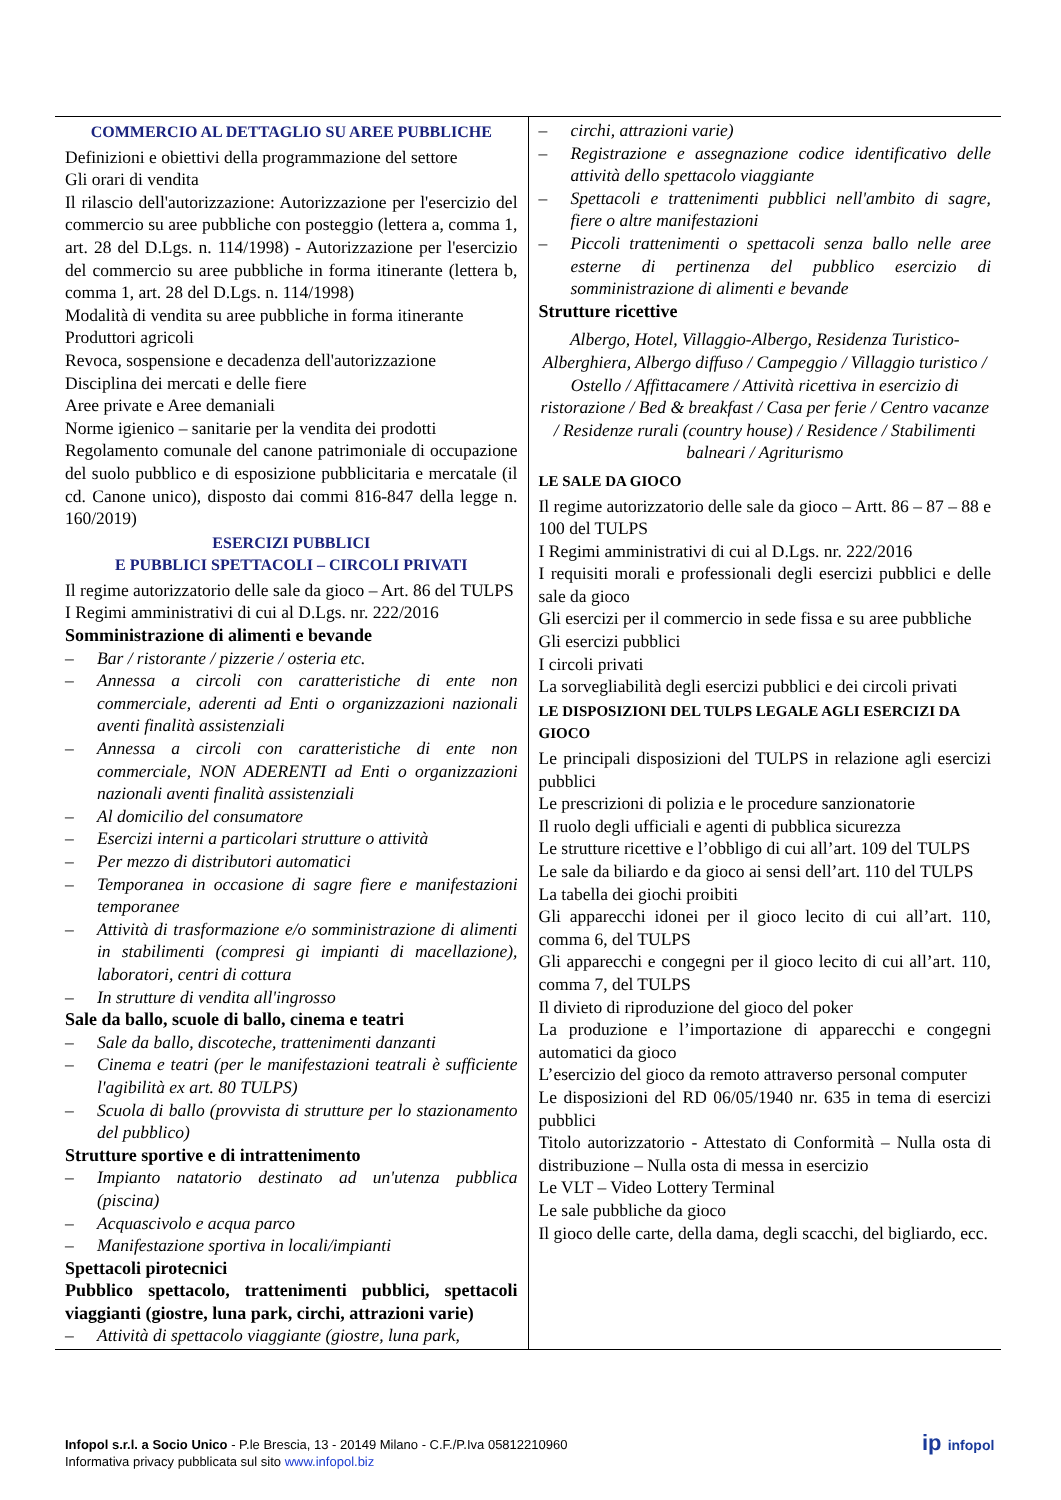| COMMERCIO AL DETTAGLIO SU AREE PUBBLICHE Definizioni e obiettivi della programmazione del settore Gli orari di vendita Il rilascio dell'autorizzazione: Autorizzazione per l'esercizio del commercio su aree pubbliche con posteggio (lettera a, comma 1, art. 28 del D.Lgs. n. 114/1998) - Autorizzazione per l'esercizio del commercio su aree pubbliche in forma itinerante (lettera b, comma 1, art. 28 del D.Lgs. n. 114/1998) Modalità di vendita su aree pubbliche in forma itinerante Produttori agricoli Revoca, sospensione e decadenza dell'autorizzazione Disciplina dei mercati e delle fiere Aree private e Aree demaniali Norme igienico – sanitarie per la vendita dei prodotti Regolamento comunale del canone patrimoniale di occupazione del suolo pubblico e di esposizione pubblicitaria e mercatale (il cd. Canone unico), disposto dai commi 816-847 della legge n. 160/2019) ESERCIZI PUBBLICI E PUBBLICI SPETTACOLI – CIRCOLI PRIVATI Il regime autorizzatorio delle sale da gioco – Art. 86 del TULPS I Regimi amministrativi di cui al D.Lgs. nr. 222/2016 Somministrazione di alimenti e bevande – Bar / ristorante / pizzerie / osteria etc. – Annessa a circoli con caratteristiche di ente non commerciale, aderenti ad Enti o organizzazioni nazionali aventi finalità assistenziali – Annessa a circoli con caratteristiche di ente non commerciale, NON ADERENTI ad Enti o organizzazioni nazionali aventi finalità assistenziali – Al domicilio del consumatore – Esercizi interni a particolari strutture o attività – Per mezzo di distributori automatici – Temporanea in occasione di sagre fiere e manifestazioni temporanee – Attività di trasformazione e/o somministrazione di alimenti in stabilimenti (compresi gi impianti di macellazione), laboratori, centri di cottura – In strutture di vendita all'ingrosso Sale da ballo, scuole di ballo, cinema e teatri – Sale da ballo, discoteche, trattenimenti danzanti – Cinema e teatri (per le manifestazioni teatrali è sufficiente l'agibilità ex art. 80 TULPS) – Scuola di ballo (provvista di strutture per lo stazionamento del pubblico) Strutture sportive e di intrattenimento – Impianto natatorio destinato ad un'utenza pubblica (piscina) – Acquascivolo e acqua parco – Manifestazione sportiva in locali/impianti Spettacoli pirotecnici Pubblico spettacolo, trattenimenti pubblici, spettacoli viaggianti (giostre, luna park, circhi, attrazioni varie) – Attività di spettacolo viaggiante (giostre, luna park, | – circhi, attrazioni varie) – Registrazione e assegnazione codice identificativo delle attività dello spettacolo viaggiante – Spettacoli e trattenimenti pubblici nell'ambito di sagre, fiere o altre manifestazioni – Piccoli trattenimenti o spettacoli senza ballo nelle aree esterne di pertinenza del pubblico esercizio di somministrazione di alimenti e bevande Strutture ricettive Albergo, Hotel, Villaggio-Albergo, Residenza Turistico-Alberghiera, Albergo diffuso / Campeggio / Villaggio turistico / Ostello / Affittacamere / Attività ricettiva in esercizio di ristorazione / Bed & breakfast / Casa per ferie / Centro vacanze / Residenze rurali (country house) / Residence / Stabilimenti balneari / Agriturismo LE SALE DA GIOCO Il regime autorizzatorio delle sale da gioco – Artt. 86 – 87 – 88 e 100 del TULPS I Regimi amministrativi di cui al D.Lgs. nr. 222/2016 I requisiti morali e professionali degli esercizi pubblici e delle sale da gioco Gli esercizi per il commercio in sede fissa e su aree pubbliche Gli esercizi pubblici I circoli privati La sorvegliabilità degli esercizi pubblici e dei circoli privati LE DISPOSIZIONI DEL TULPS LEGALE AGLI ESERCIZI DA GIOCO Le principali disposizioni del TULPS in relazione agli esercizi pubblici Le prescrizioni di polizia e le procedure sanzionatorie Il ruolo degli ufficiali e agenti di pubblica sicurezza Le strutture ricettive e l’obbligo di cui all’art. 109 del TULPS Le sale da biliardo e da gioco ai sensi dell’art. 110 del TULPS La tabella dei giochi proibiti Gli apparecchi idonei per il gioco lecito di cui all’art. 110, comma 6, del TULPS Gli apparecchi e congegni per il gioco lecito di cui all’art. 110, comma 7, del TULPS Il divieto di riproduzione del gioco del poker La produzione e l’importazione di apparecchi e congegni automatici da gioco L’esercizio del gioco da remoto attraverso personal computer Le disposizioni del RD 06/05/1940 nr. 635 in tema di esercizi pubblici Titolo autorizzatorio - Attestato di Conformità – Nulla osta di distribuzione – Nulla osta di messa in esercizio Le VLT – Video Lottery Terminal Le sale pubbliche da gioco Il gioco delle carte, della dama, degli scacchi, del bigliardo, ecc. |
Infopol s.r.l. a Socio Unico - P.le Brescia, 13 - 20149 Milano - C.F./P.Iva 05812210960
Informativa privacy pubblicata sul sito www.infopol.biz
ip infopol